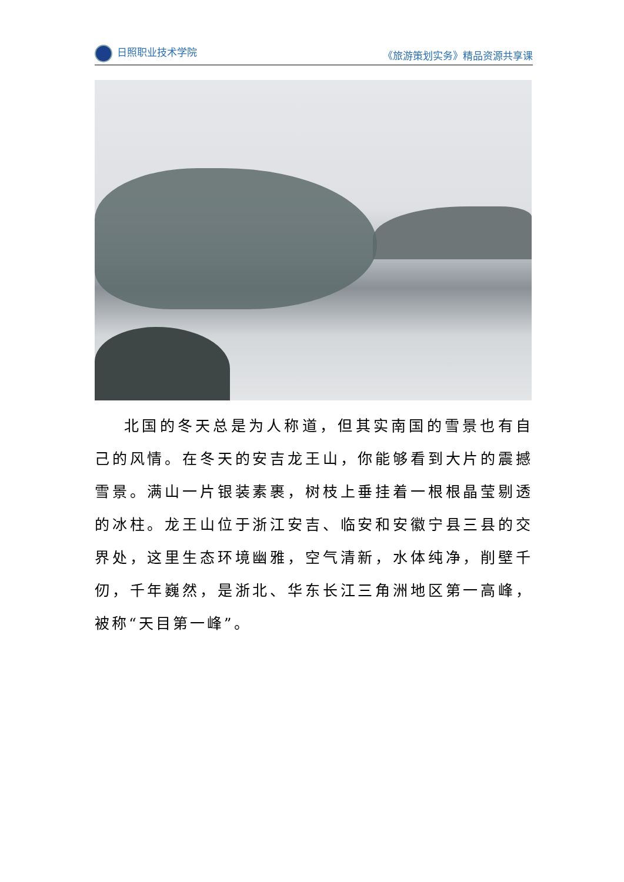日照职业技术学院 《旅游策划实务》精品资源共享课
北国的冬天总是为人称道，但其实南国的雪景也有自己的风情。在冬天的安吉龙王山，你能够看到大片的震撼雪景。满山一片银装素裹，树枝上垂挂着一根根晶莹剔透的冰柱。龙王山位于浙江安吉、临安和安徽宁县三县的交界处，这里生态环境幽雅，空气清新，水体纯净，削壁千仞，千年巍然，是浙北、华东长江三角洲地区第一高峰，被称“天目第一峰”。